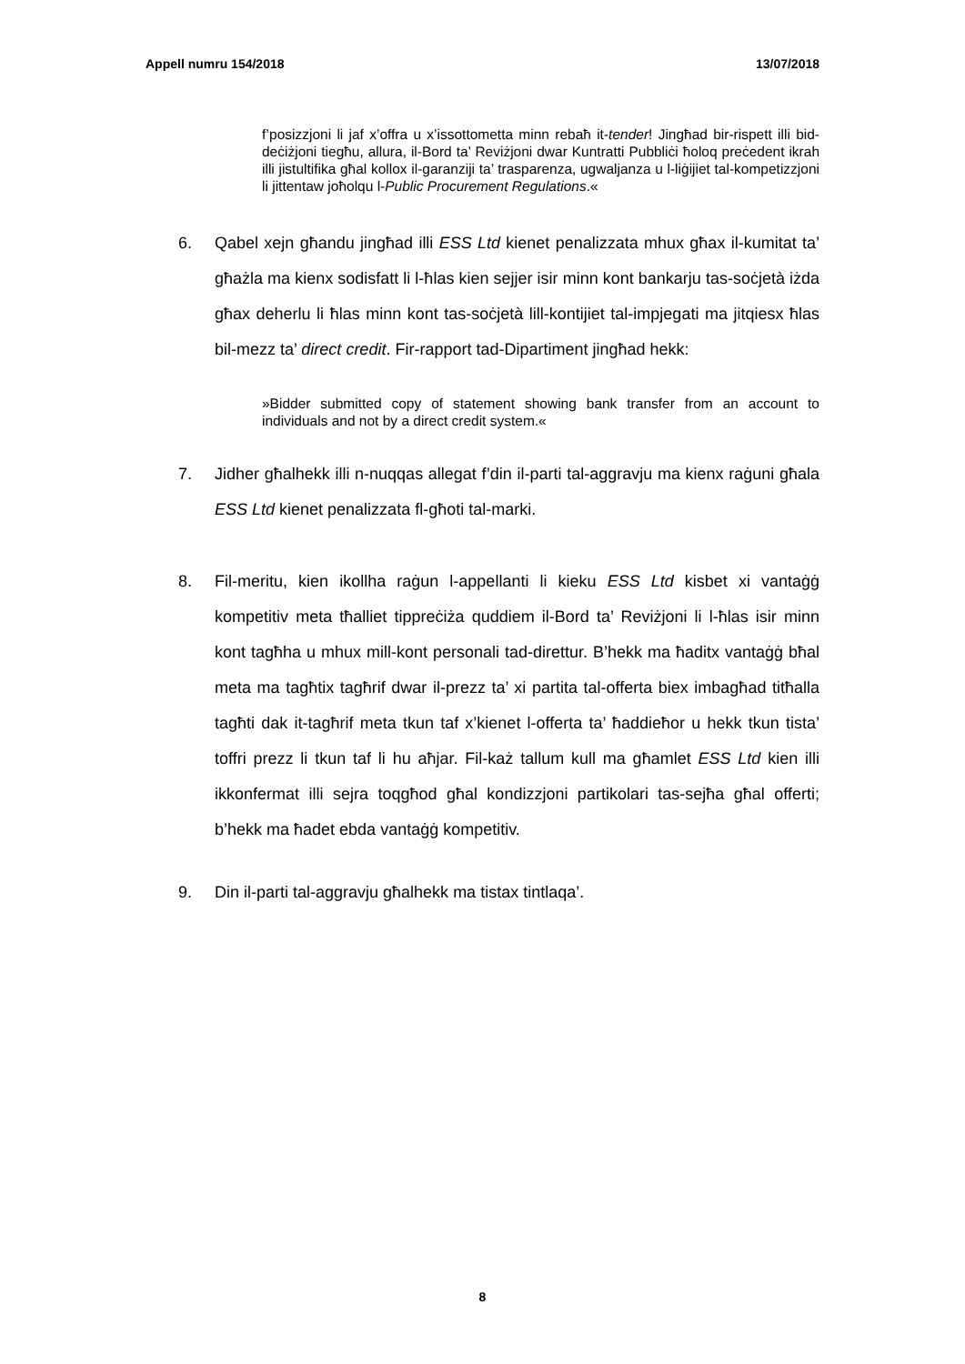Appell numru 154/2018 13/07/2018
f’posizzjoni li jaf x’offra u x’issottometta minn rebaħ it-tender! Jingħad bir-rispett illi bid-deċiżjoni tiegħu, allura, il-Bord ta’ Reviżjoni dwar Kuntratti Pubbliċi ħoloq preċedent ikrah illi jistultifika għal kollox il-garanziji ta’ trasparenza, ugwaljanza u l-liġijiet tal-kompetizzjoni li jittentaw joħolqu l-Public Procurement Regulations.«
6. Qabel xejn għandu jingħad illi ESS Ltd kienet penalizzata mhux għax il-kumitat ta’ għażla ma kienx sodisfatt li l-ħlas kien sejjer isir minn kont bankarju tas-soċjetà iżda għax deherlu li ħlas minn kont tas-soċjetà lill-kontijiet tal-impjegati ma jitqiesx ħlas bil-mezz ta’ direct credit. Fir-rapport tad-Dipartiment jingħad hekk:
»Bidder submitted copy of statement showing bank transfer from an account to individuals and not by a direct credit system.«
7. Jidher għalhekk illi n-nuqqas allegat f’din il-parti tal-aggravju ma kienx raġuni għala ESS Ltd kienet penalizzata fl-għoti tal-marki.
8. Fil-meritu, kien ikollha raġun l-appellanti li kieku ESS Ltd kisbet xi vantaġġ kompetitiv meta tħalliet tippreċiża quddiem il-Bord ta’ Reviżjoni li l-ħlas isir minn kont tagħha u mhux mill-kont personali tad-direttur. B’hekk ma ħaditx vantaġġ bħal meta ma tagħtix tagħrif dwar il-prezz ta’ xi partita tal-offerta biex imbagħad titħalla tagħti dak it-tagħrif meta tkun taf x’kienet l-offerta ta’ ħaddieħor u hekk tkun tista’ toffri prezz li tkun taf li hu aħjar. Fil-każ tallum kull ma għamlet ESS Ltd kien illi ikkonfermat illi sejra toqgħod għal kondizzjoni partikolari tas-sejħa għal offerti; b’hekk ma ħadet ebda vantaġġ kompetitiv.
9. Din il-parti tal-aggravju għalhekk ma tistax tintlaqa’.
8